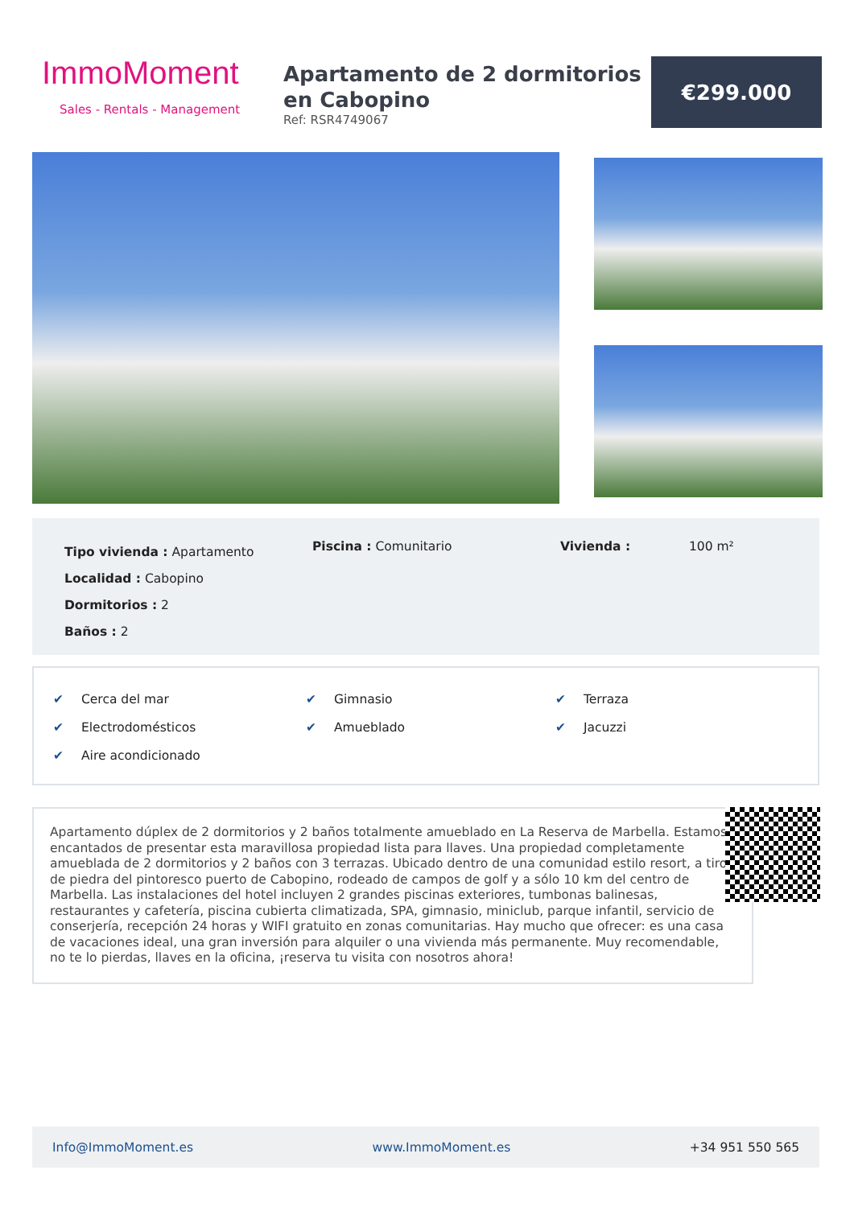ImmoMoment
Sales - Rentals - Management
Apartamento de 2 dormitorios en Cabopino
Ref: RSR4749067
€299.000
Tipo vivienda : Apartamento
Localidad : Cabopino
Dormitorios : 2
Baños : 2
Piscina : Comunitario Vivienda : 100 m²
✔ Cerca del mar
✔ Electrodomésticos
✔ Aire acondicionado
✔ Gimnasio
✔ Amueblado
✔ Terraza
✔ Jacuzzi
Apartamento dúplex de 2 dormitorios y 2 baños totalmente amueblado en La Reserva de Marbella. Estamos encantados de presentar esta maravillosa propiedad lista para llaves. Una propiedad completamente amueblada de 2 dormitorios y 2 baños con 3 terrazas. Ubicado dentro de una comunidad estilo resort, a tiro de piedra del pintoresco puerto de Cabopino, rodeado de campos de golf y a sólo 10 km del centro de Marbella. Las instalaciones del hotel incluyen 2 grandes piscinas exteriores, tumbonas balinesas, restaurantes y cafetería, piscina cubierta climatizada, SPA, gimnasio, miniclub, parque infantil, servicio de conserjería, recepción 24 horas y WIFI gratuito en zonas comunitarias. Hay mucho que ofrecer: es una casa de vacaciones ideal, una gran inversión para alquiler o una vivienda más permanente. Muy recomendable, no te lo pierdas, llaves en la oficina, ¡reserva tu visita con nosotros ahora!
Info@ImmoMoment.es www.ImmoMoment.es +34 951 550 565